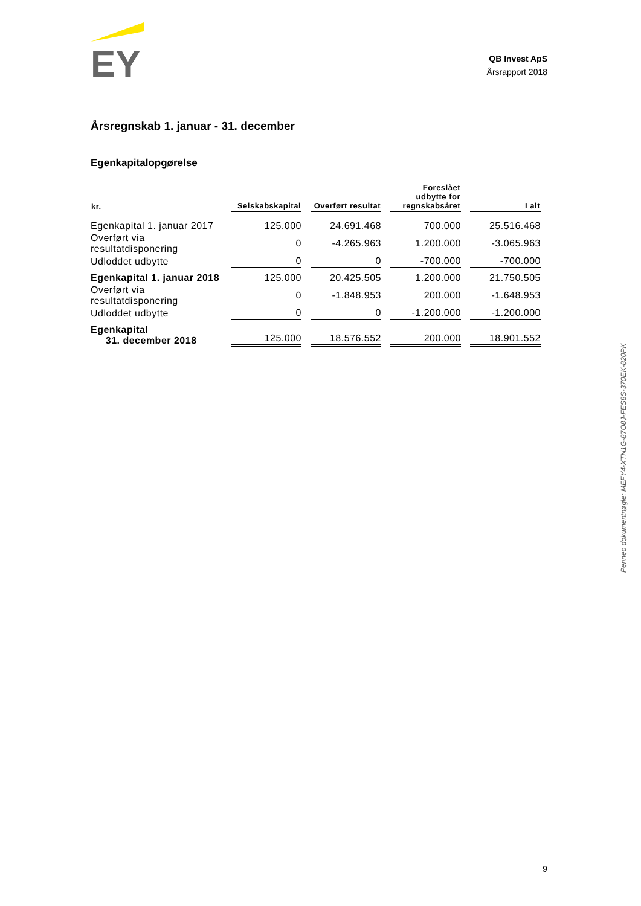EY
QB Invest ApS
Årsrapport 2018
Årsregnskab 1. januar - 31. december
Egenkapitalopgørelse
| kr. | Selskabskapital | Overført resultat | Foreslået udbytte for regnskabsåret | I alt |
| --- | --- | --- | --- | --- |
| Egenkapital 1. januar 2017 | 125.000 | 24.691.468 | 700.000 | 25.516.468 |
| Overført via resultatdisponering | 0 | -4.265.963 | 1.200.000 | -3.065.963 |
| Udloddet udbytte | 0 | 0 | -700.000 | -700.000 |
| Egenkapital 1. januar 2018 | 125.000 | 20.425.505 | 1.200.000 | 21.750.505 |
| Overført via resultatdisponering | 0 | -1.848.953 | 200.000 | -1.648.953 |
| Udloddet udbytte | 0 | 0 | -1.200.000 | -1.200.000 |
| Egenkapital 31. december 2018 | 125.000 | 18.576.552 | 200.000 | 18.901.552 |
Penneo dokumentnøgle: MEFY4-XTN1G-87O8J-FES8S-370EK-820PK
9